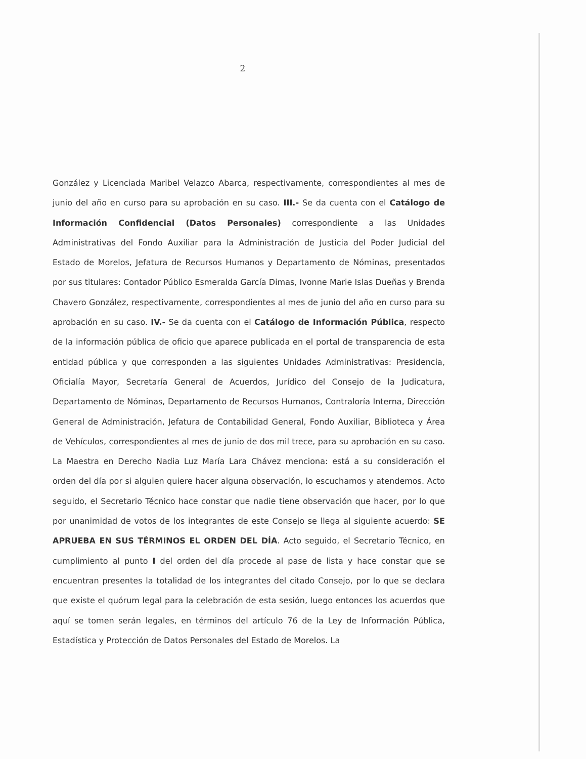2
González y Licenciada Maribel Velazco Abarca, respectivamente, correspondientes al mes de junio del año en curso para su aprobación en su caso. III.- Se da cuenta con el Catálogo de Información Confidencial (Datos Personales) correspondiente a las Unidades Administrativas del Fondo Auxiliar para la Administración de Justicia del Poder Judicial del Estado de Morelos, Jefatura de Recursos Humanos y Departamento de Nóminas, presentados por sus titulares: Contador Público Esmeralda García Dimas, Ivonne Marie Islas Dueñas y Brenda Chavero González, respectivamente, correspondientes al mes de junio del año en curso para su aprobación en su caso. IV.- Se da cuenta con el Catálogo de Información Pública, respecto de la información pública de oficio que aparece publicada en el portal de transparencia de esta entidad pública y que corresponden a las siguientes Unidades Administrativas: Presidencia, Oficialía Mayor, Secretaría General de Acuerdos, Jurídico del Consejo de la Judicatura, Departamento de Nóminas, Departamento de Recursos Humanos, Contraloría Interna, Dirección General de Administración, Jefatura de Contabilidad General, Fondo Auxiliar, Biblioteca y Área de Vehículos, correspondientes al mes de junio de dos mil trece, para su aprobación en su caso. La Maestra en Derecho Nadia Luz María Lara Chávez menciona: está a su consideración el orden del día por si alguien quiere hacer alguna observación, lo escuchamos y atendemos. Acto seguido, el Secretario Técnico hace constar que nadie tiene observación que hacer, por lo que por unanimidad de votos de los integrantes de este Consejo se llega al siguiente acuerdo: SE APRUEBA EN SUS TÉRMINOS EL ORDEN DEL DÍA. Acto seguido, el Secretario Técnico, en cumplimiento al punto I del orden del día procede al pase de lista y hace constar que se encuentran presentes la totalidad de los integrantes del citado Consejo, por lo que se declara que existe el quórum legal para la celebración de esta sesión, luego entonces los acuerdos que aquí se tomen serán legales, en términos del artículo 76 de la Ley de Información Pública, Estadística y Protección de Datos Personales del Estado de Morelos. La